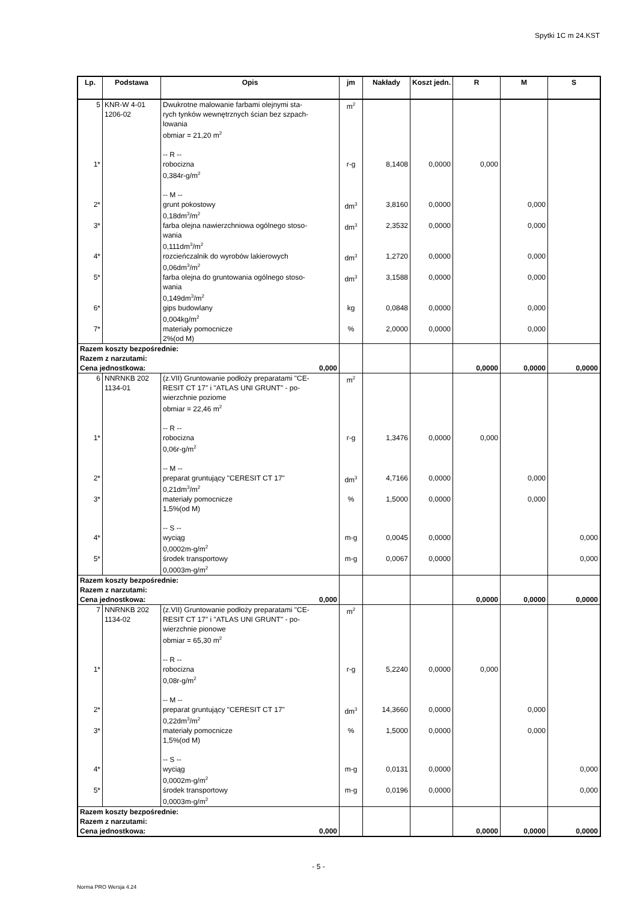Spytki 1C m 24.KST
| Lp. | Podstawa | Opis | jm | Nakłady | Koszt jedn. | R | M | S |
| --- | --- | --- | --- | --- | --- | --- | --- | --- |
| 5 | KNR-W 4-01 1206-02 | Dwukrotne malowanie farbami olejnymi sta- rych tynków wewnętrznych ścian bez szpach- lowania obmiar = 21,20 m<sup>2</sup> -- R -- | m<sup>2</sup> | | | | | |
| 1* | | robocizna 0,384r-g/m<sup>2</sup> -- M -- | r-g | 8,1408 | 0,0000 | 0,000 | | |
| 2* | | grunt pokostowy 0,18dm<sup>3</sup>/m<sup>2</sup> | dm<sup>3</sup> | 3,8160 | 0,0000 | | 0,000 | |
| 3* | | farba olejna nawierzchniowa ogólnego stoso- wania 0,111dm<sup>3</sup>/m<sup>2</sup> | dm<sup>3</sup> | 2,3532 | 0,0000 | | 0,000 | |
| 4* | | rozcieńczalnik do wyrobów lakierowych 0,06dm<sup>3</sup>/m<sup>2</sup> | dm<sup>3</sup> | 1,2720 | 0,0000 | | 0,000 | |
| 5* | | farba olejna do gruntowania ogólnego stoso- wania 0,149dm<sup>3</sup>/m<sup>2</sup> | dm<sup>3</sup> | 3,1588 | 0,0000 | | 0,000 | |
| 6* | | gips budowlany 0,004kg/m<sup>2</sup> | kg | 0,0848 | 0,0000 | | 0,000 | |
| 7* | | materiały pomocnicze 2%(od M) | % | 2,0000 | 0,0000 | | 0,000 | |
| Razem koszty bezpośrednie: Razem z narzutami: Cena jednostkowa: 0,000 | | | | | | 0,0000 | 0,0000 | 0,0000 |
| 6 | NNRNKB 202 1134-01 | (z.VII) Gruntowanie podłoży preparatami "CE- RESIT CT 17" i "ATLAS UNI GRUNT" - po- wierzchnie poziome obmiar = 22,46 m<sup>2</sup> -- R -- | m<sup>2</sup> | | | | | |
| 1* | | robocizna 0,06r-g/m<sup>2</sup> -- M -- | r-g | 1,3476 | 0,0000 | 0,000 | | |
| 2* | | preparat gruntujący "CERESIT CT 17" 0,21dm<sup>3</sup>/m<sup>2</sup> | dm<sup>3</sup> | 4,7166 | 0,0000 | | 0,000 | |
| 3* | | materiały pomocnicze 1,5%(od M) -- S -- | % | 1,5000 | 0,0000 | | 0,000 | |
| 4* | | wyciąg 0,0002m-g/m<sup>2</sup> | m-g | 0,0045 | 0,0000 | | | 0,000 |
| 5* | | środek transportowy 0,0003m-g/m<sup>2</sup> | m-g | 0,0067 | 0,0000 | | | 0,000 |
| Razem koszty bezpośrednie: Razem z narzutami: Cena jednostkowa: 0,000 | | | | | | 0,0000 | 0,0000 | 0,0000 |
| 7 | NNRNKB 202 1134-02 | (z.VII) Gruntowanie podłoży preparatami "CE- RESIT CT 17" i "ATLAS UNI GRUNT" - po- wierzchnie pionowe obmiar = 65,30 m<sup>2</sup> -- R -- | m<sup>2</sup> | | | | | |
| 1* | | robocizna 0,08r-g/m<sup>2</sup> -- M -- | r-g | 5,2240 | 0,0000 | 0,000 | | |
| 2* | | preparat gruntujący "CERESIT CT 17" 0,22dm<sup>3</sup>/m<sup>2</sup> | dm<sup>3</sup> | 14,3660 | 0,0000 | | 0,000 | |
| 3* | | materiały pomocnicze 1,5%(od M) -- S -- | % | 1,5000 | 0,0000 | | 0,000 | |
| 4* | | wyciąg 0,0002m-g/m<sup>2</sup> | m-g | 0,0131 | 0,0000 | | | 0,000 |
| 5* | | środek transportowy 0,0003m-g/m<sup>2</sup> | m-g | 0,0196 | 0,0000 | | | 0,000 |
| Razem koszty bezpośrednie: Razem z narzutami: Cena jednostkowa: 0,000 | | | | | | 0,0000 | 0,0000 | 0,0000 |
- 5 -
Norma PRO Wersja 4.24